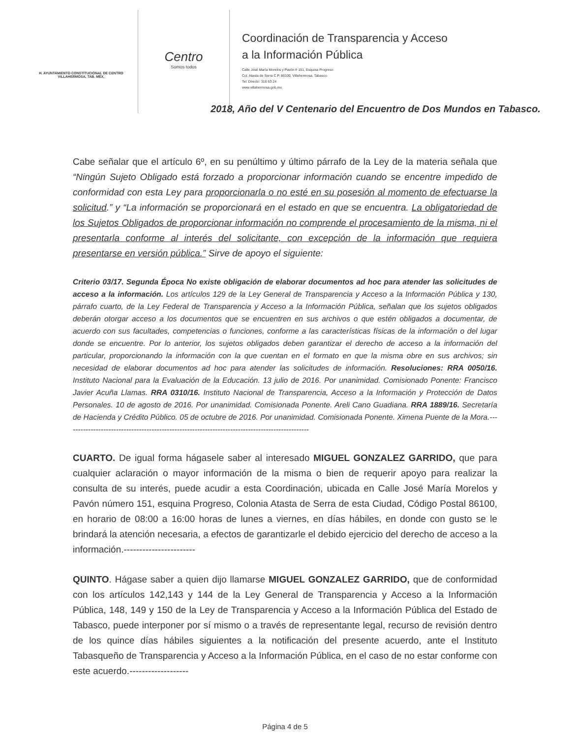H. AYUNTAMIENTO CONSTITUCIONAL DE CENTRO
VILLAHERMOSA, TAB. MÉX.
Centro
Somos todos
Coordinación de Transparencia y Acceso
a la Información Pública
Calle José María Morelos y Pavón # 151, Esquina Progreso
Col. Atasta de Serra C.P. 86100, Villahermosa, Tabasco.
Tel. Directo: 316 63 24
www.villahermosa.gob.mx
2018, Año del V Centenario del Encuentro de Dos Mundos en Tabasco.
Cabe señalar que el artículo 6º, en su penúltimo y último párrafo de la Ley de la materia señala que “Ningún Sujeto Obligado está forzado a proporcionar información cuando se encentre impedido de conformidad con esta Ley para proporcionarla o no esté en su posesión al momento de efectuarse la solicitud.” y “La información se proporcionará en el estado en que se encuentra. La obligatoriedad de los Sujetos Obligados de proporcionar información no comprende el procesamiento de la misma, ni el presentarla conforme al interés del solicitante, con excepción de la información que requiera presentarse en versión pública.” Sirve de apoyo el siguiente:
Criterio 03/17. Segunda Época No existe obligación de elaborar documentos ad hoc para atender las solicitudes de acceso a la información. Los artículos 129 de la Ley General de Transparencia y Acceso a la Información Pública y 130, párrafo cuarto, de la Ley Federal de Transparencia y Acceso a la Información Pública, señalan que los sujetos obligados deberán otorgar acceso a los documentos que se encuentren en sus archivos o que estén obligados a documentar, de acuerdo con sus facultades, competencias o funciones, conforme a las características físicas de la información o del lugar donde se encuentre. Por lo anterior, los sujetos obligados deben garantizar el derecho de acceso a la información del particular, proporcionando la información con la que cuentan en el formato en que la misma obre en sus archivos; sin necesidad de elaborar documentos ad hoc para atender las solicitudes de información. Resoluciones: RRA 0050/16. Instituto Nacional para la Evaluación de la Educación. 13 julio de 2016. Por unanimidad. Comisionado Ponente: Francisco Javier Acuña Llamas. RRA 0310/16. Instituto Nacional de Transparencia, Acceso a la Información y Protección de Datos Personales. 10 de agosto de 2016. Por unanimidad. Comisionada Ponente. Areli Cano Guadiana. RRA 1889/16. Secretaría de Hacienda y Crédito Público. 05 de octubre de 2016. Por unanimidad. Comisionada Ponente. Ximena Puente de la Mora.------------------------------------------------------------------------------------------------
CUARTO. De igual forma hágasele saber al interesado MIGUEL GONZALEZ GARRIDO, que para cualquier aclaración o mayor información de la misma o bien de requerir apoyo para realizar la consulta de su interés, puede acudir a esta Coordinación, ubicada en Calle José María Morelos y Pavón número 151, esquina Progreso, Colonia Atasta de Serra de esta Ciudad, Código Postal 86100, en horario de 08:00 a 16:00 horas de lunes a viernes, en días hábiles, en donde con gusto se le brindará la atención necesaria, a efectos de garantizarle el debido ejercicio del derecho de acceso a la información.-----------------------
QUINTO. Hágase saber a quien dijo llamarse MIGUEL GONZALEZ GARRIDO, que de conformidad con los artículos 142,143 y 144 de la Ley General de Transparencia y Acceso a la Información Pública, 148, 149 y 150 de la Ley de Transparencia y Acceso a la Información Pública del Estado de Tabasco, puede interponer por sí mismo o a través de representante legal, recurso de revisión dentro de los quince días hábiles siguientes a la notificación del presente acuerdo, ante el Instituto Tabasqueño de Transparencia y Acceso a la Información Pública, en el caso de no estar conforme con este acuerdo.-------------------
Página 4 de 5